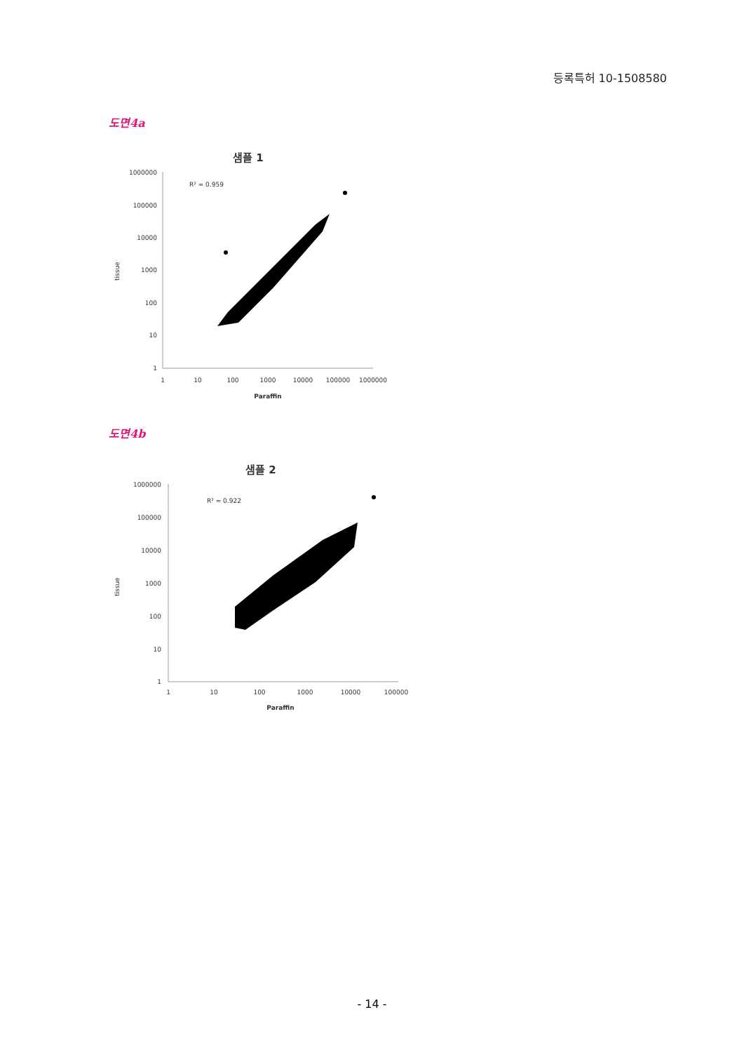등록특허 10-1508580
도면4a
샘플 1
R² = 0.959
tissue
1000000
100000
10000
1000
100
10
1
1
10
100
1000
10000
100000
1000000
Paraffin
도면4b
샘플 2
R² = 0.922
tissue
1000000
100000
10000
1000
100
10
1
1
10
100
1000
10000
100000
Paraffin
- 14 -